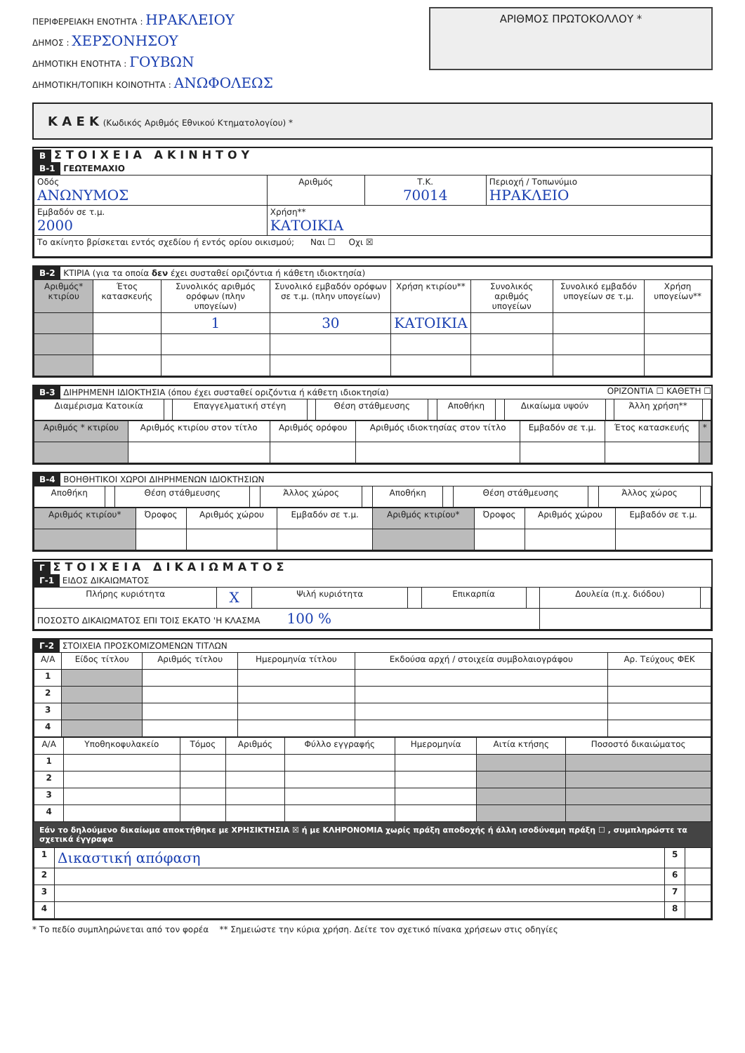ΠΕΡΙΦΕΡΕΙΑΚΗ ΕΝΟΤΗΤΑ : ΗΡΑΚΛΕΙΟΥ
ΔΗΜΟΣ : ΧΕΡΣΟΝΗΣΟΥ
ΔΗΜΟΤΙΚΗ ΕΝΟΤΗΤΑ : ΓΟΥΒΩΝ
ΔΗΜΟΤΙΚΗ/ΤΟΠΙΚΗ ΚΟΙΝΟΤΗΤΑ : ΑΝΩΦΟΛΕΩΣ
ΑΡΙΘΜΟΣ ΠΡΩΤΟΚΟΛΛΟΥ *
Κ Α Ε Κ (Κωδικός Αριθμός Εθνικού Κτηματολογίου) *
Β ΣΤΟΙΧΕΙΑ ΑΚΙΝΗΤΟΥ
Β-1 ΓΕΩΤΕΜΑΧΙΟ
| Οδός ΑΝΩΝΥΜΟΣ | Αριθμός | Τ.Κ. 70014 | Περιοχή / Τοπωνύμιο ΗΡΑΚΛΕΙΟ |
| Εμβαδόν σε τ.μ. 2000 | Χρήση** ΚΑΤΟΙΚΙΑ | | |
| Το ακίνητο βρίσκεται εντός σχεδίου ή εντός ορίου οικισμού; Ναι ☐ Οχι ☒ | | | |
Β-2 ΚΤΙΡΙΑ (για τα οποία δεν έχει συσταθεί οριζόντια ή κάθετη ιδιοκτησία)
| Αριθμός* κτιρίου | Έτος κατασκευής | Συνολικός αριθμός ορόφων (πλην υπογείων) | Συνολικό εμβαδόν ορόφων σε τ.μ. (πλην υπογείων) | Χρήση κτιρίου** | Συνολικός αριθμός υπογείων | Συνολικό εμβαδόν υπογείων σε τ.μ. | Χρήση υπογείων** |
| --- | --- | --- | --- | --- | --- | --- | --- |
| | | 1 | 30 | ΚΑΤΟΙΚΙΑ | | | |
Β-3 ΔΙΗΡΗΜΕΝΗ ΙΔΙΟΚΤΗΣΙΑ (όπου έχει συσταθεί οριζόντια ή κάθετη ιδιοκτησία) ΟΡΙΖΟΝΤΙΑ ☐ ΚΑΘΕΤΗ ☐
| Διαμέρισμα Κατοικία | | Επαγγελματική στέγη | | Θέση στάθμευσης | | Αποθήκη | | Δικαίωμα υψούν | | Άλλη χρήση** | |
| Αριθμός * κτιρίου | Αριθμός κτιρίου στον τίτλο | Αριθμός ορόφου | Αριθμός ιδιοκτησίας στον τίτλο | Εμβαδόν σε τ.μ. | Έτος κατασκευής | * |
| --- | --- | --- | --- | --- | --- | --- |
Β-4 ΒΟΗΘΗΤΙΚΟΙ ΧΩΡΟΙ ΔΙΗΡΗΜΕΝΩΝ ΙΔΙΟΚΤΗΣΙΩΝ
| Αποθήκη | | Θέση στάθμευσης | | Άλλος χώρος | | Αποθήκη | | Θέση στάθμευσης | | Άλλος χώρος | |
| Αριθμός κτιρίου* | Όροφος | Αριθμός χώρου | Εμβαδόν σε τ.μ. | Αριθμός κτιρίου* | Όροφος | Αριθμός χώρου | Εμβαδόν σε τ.μ. |
Γ ΣΤΟΙΧΕΙΑ ΔΙΚΑΙΩΜΑΤΟΣ
Γ-1 ΕΙΔΟΣ ΔΙΚΑΙΩΜΑΤΟΣ
| Πλήρης κυριότητα | X | Ψιλή κυριότητα | | Επικαρπία | | Δουλεία (π.χ. διόδου) | |
| ΠΟΣΟΣΤΟ ΔΙΚΑΙΩΜΑΤΟΣ ΕΠΙ ΤΟΙΣ ΕΚΑΤΟ 'Η ΚΛΑΣΜΑ 100 % | | | | | | | |
Γ-2 ΣΤΟΙΧΕΙΑ ΠΡΟΣΚΟΜΙΖΟΜΕΝΩΝ ΤΙΤΛΩΝ
| Α/Α | Είδος τίτλου | Αριθμός τίτλου | Ημερομηνία τίτλου | Εκδούσα αρχή / στοιχεία συμβολαιογράφου | Αρ. Τεύχους ΦΕΚ |
| --- | --- | --- | --- | --- | --- |
| 1 | | | | | |
| 2 | | | | | |
| 3 | | | | | |
| 4 | | | | | |
| Α/Α | Υποθηκοφυλακείο | Τόμος | Αριθμός | Φύλλο εγγραφής | Ημερομηνία | Αιτία κτήσης | Ποσοστό δικαιώματος |
| --- | --- | --- | --- | --- | --- | --- | --- |
| 1 | | | | | | | |
| 2 | | | | | | | |
| 3 | | | | | | | |
| 4 | | | | | | | |
Εάν το δηλούμενο δικαίωμα αποκτήθηκε με ΧΡΗΣΙΚΤΗΣΙΑ ☒ ή με ΚΛΗΡΟΝΟΜΙΑ χωρίς πράξη αποδοχής ή άλλη ισοδύναμη πράξη ☐ , συμπληρώστε τα σχετικά έγγραφα
| 1 | Δικαστική απόφαση | 5 | |
| 2 | | 6 | |
| 3 | | 7 | |
| 4 | | 8 | |
* Το πεδίο συμπληρώνεται από τον φορέα ** Σημειώστε την κύρια χρήση. Δείτε τον σχετικό πίνακα χρήσεων στις οδηγίες